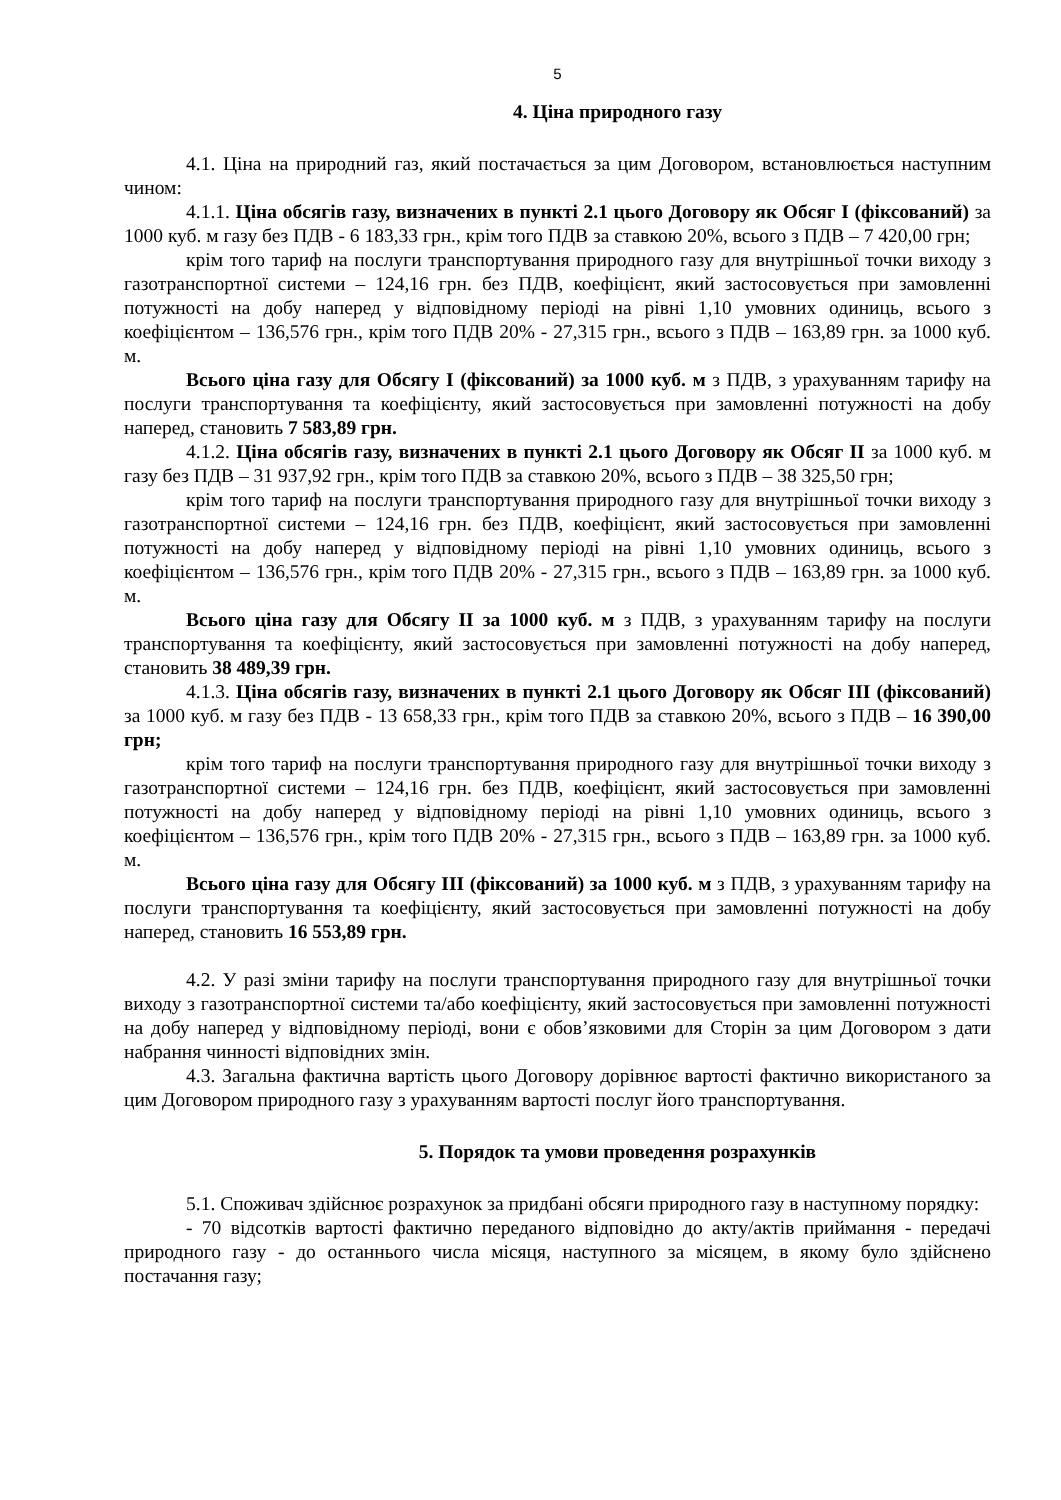5
4. Ціна природного газу
4.1. Ціна на природний газ, який постачається за цим Договором, встановлюється наступним чином:
4.1.1. Ціна обсягів газу, визначених в пункті 2.1 цього Договору як Обсяг І (фіксований) за 1000 куб. м газу без ПДВ - 6 183,33 грн., крім того ПДВ за ставкою 20%, всього з ПДВ – 7 420,00 грн;
крім того тариф на послуги транспортування природного газу для внутрішньої точки виходу з газотранспортної системи – 124,16 грн. без ПДВ, коефіцієнт, який застосовується при замовленні потужності на добу наперед у відповідному періоді на рівні 1,10 умовних одиниць, всього з коефіцієнтом – 136,576 грн., крім того ПДВ 20% - 27,315 грн., всього з ПДВ – 163,89 грн. за 1000 куб. м.
Всього ціна газу для Обсягу І (фіксований) за 1000 куб. м з ПДВ, з урахуванням тарифу на послуги транспортування та коефіцієнту, який застосовується при замовленні потужності на добу наперед, становить 7 583,89 грн.
4.1.2. Ціна обсягів газу, визначених в пункті 2.1 цього Договору як Обсяг ІІ за 1000 куб. м газу без ПДВ – 31 937,92 грн., крім того ПДВ за ставкою 20%, всього з ПДВ – 38 325,50 грн;
крім того тариф на послуги транспортування природного газу для внутрішньої точки виходу з газотранспортної системи – 124,16 грн. без ПДВ, коефіцієнт, який застосовується при замовленні потужності на добу наперед у відповідному періоді на рівні 1,10 умовних одиниць, всього з коефіцієнтом – 136,576 грн., крім того ПДВ 20% - 27,315 грн., всього з ПДВ – 163,89 грн. за 1000 куб. м.
Всього ціна газу для Обсягу ІІ за 1000 куб. м з ПДВ, з урахуванням тарифу на послуги транспортування та коефіцієнту, який застосовується при замовленні потужності на добу наперед, становить 38 489,39 грн.
4.1.3. Ціна обсягів газу, визначених в пункті 2.1 цього Договору як Обсяг ІІІ (фіксований) за 1000 куб. м газу без ПДВ - 13 658,33 грн., крім того ПДВ за ставкою 20%, всього з ПДВ – 16 390,00 грн;
крім того тариф на послуги транспортування природного газу для внутрішньої точки виходу з газотранспортної системи – 124,16 грн. без ПДВ, коефіцієнт, який застосовується при замовленні потужності на добу наперед у відповідному періоді на рівні 1,10 умовних одиниць, всього з коефіцієнтом – 136,576 грн., крім того ПДВ 20% - 27,315 грн., всього з ПДВ – 163,89 грн. за 1000 куб. м.
Всього ціна газу для Обсягу ІІІ (фіксований) за 1000 куб. м з ПДВ, з урахуванням тарифу на послуги транспортування та коефіцієнту, який застосовується при замовленні потужності на добу наперед, становить 16 553,89 грн.
4.2. У разі зміни тарифу на послуги транспортування природного газу для внутрішньої точки виходу з газотранспортної системи та/або коефіцієнту, який застосовується при замовленні потужності на добу наперед у відповідному періоді, вони є обов’язковими для Сторін за цим Договором з дати набрання чинності відповідних змін.
4.3. Загальна фактична вартість цього Договору дорівнює вартості фактично використаного за цим Договором природного газу з урахуванням вартості послуг його транспортування.
5. Порядок та умови проведення розрахунків
5.1. Споживач здійснює розрахунок за придбані обсяги природного газу в наступному порядку:
- 70 відсотків вартості фактично переданого відповідно до акту/актів приймання - передачі природного газу - до останнього числа місяця, наступного за місяцем, в якому було здійснено постачання газу;